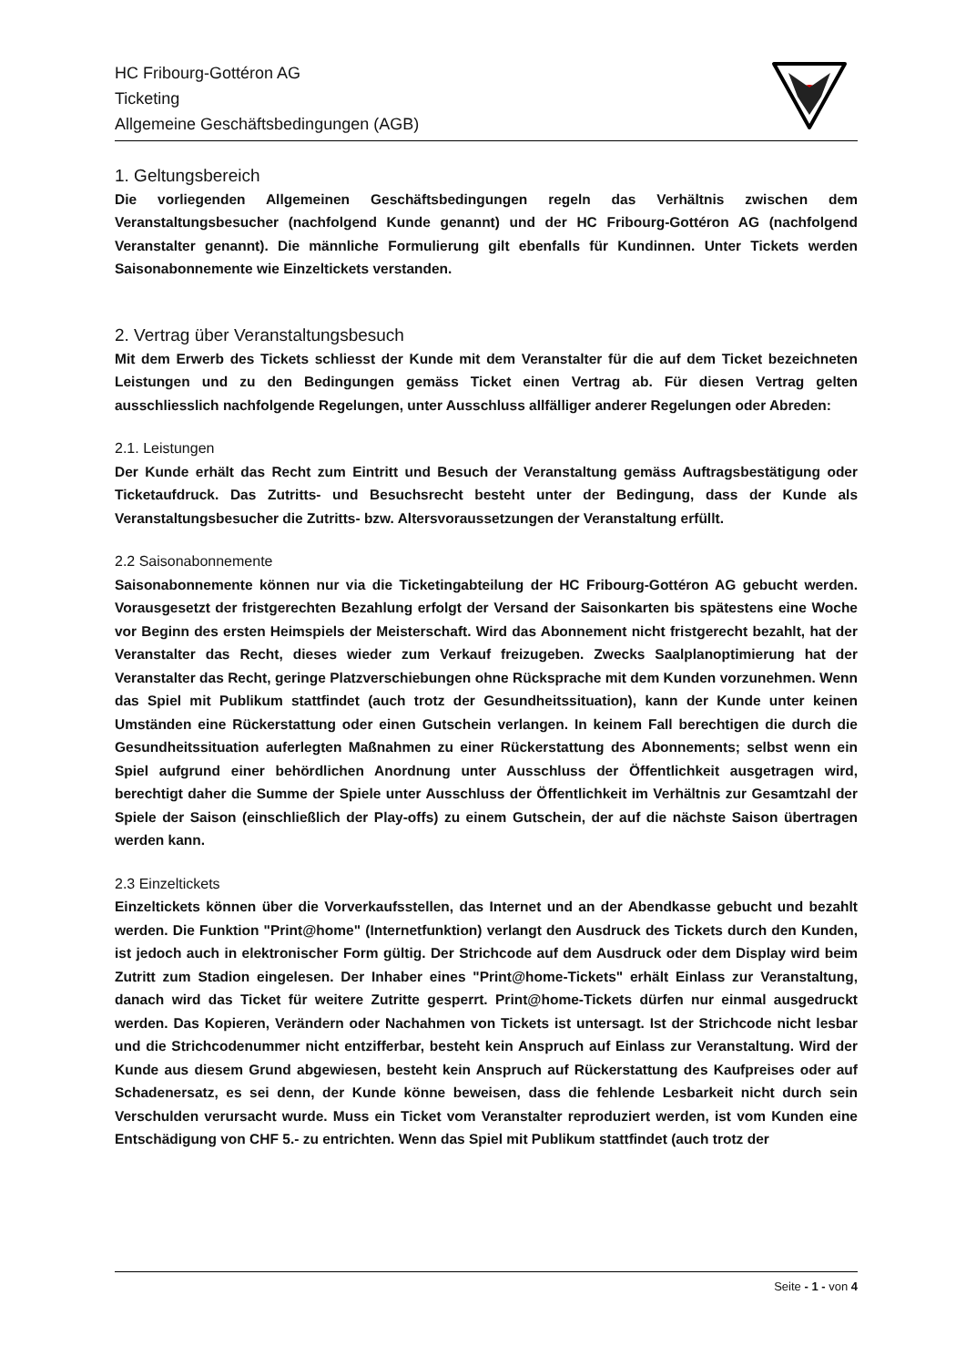HC Fribourg-Gottéron AG
Ticketing
Allgemeine Geschäftsbedingungen (AGB)
1. Geltungsbereich
Die vorliegenden Allgemeinen Geschäftsbedingungen regeln das Verhältnis zwischen dem Veranstaltungsbesucher (nachfolgend Kunde genannt) und der HC Fribourg-Gottéron AG (nachfolgend Veranstalter genannt). Die männliche Formulierung gilt ebenfalls für Kundinnen. Unter Tickets werden Saisonabonnemente wie Einzeltickets verstanden.
2. Vertrag über Veranstaltungsbesuch
Mit dem Erwerb des Tickets schliesst der Kunde mit dem Veranstalter für die auf dem Ticket bezeichneten Leistungen und zu den Bedingungen gemäss Ticket einen Vertrag ab. Für diesen Vertrag gelten ausschliesslich nachfolgende Regelungen, unter Ausschluss allfälliger anderer Regelungen oder Abreden:
2.1. Leistungen
Der Kunde erhält das Recht zum Eintritt und Besuch der Veranstaltung gemäss Auftragsbestätigung oder Ticketaufdruck. Das Zutritts- und Besuchsrecht besteht unter der Bedingung, dass der Kunde als Veranstaltungsbesucher die Zutritts- bzw. Altersvoraussetzungen der Veranstaltung erfüllt.
2.2 Saisonabonnemente
Saisonabonnemente können nur via die Ticketingabteilung der HC Fribourg-Gottéron AG gebucht werden. Vorausgesetzt der fristgerechten Bezahlung erfolgt der Versand der Saisonkarten bis spätestens eine Woche vor Beginn des ersten Heimspiels der Meisterschaft. Wird das Abonnement nicht fristgerecht bezahlt, hat der Veranstalter das Recht, dieses wieder zum Verkauf freizugeben. Zwecks Saalplanoptimierung hat der Veranstalter das Recht, geringe Platzverschiebungen ohne Rücksprache mit dem Kunden vorzunehmen. Wenn das Spiel mit Publikum stattfindet (auch trotz der Gesundheitssituation), kann der Kunde unter keinen Umständen eine Rückerstattung oder einen Gutschein verlangen. In keinem Fall berechtigen die durch die Gesundheitssituation auferlegten Maßnahmen zu einer Rückerstattung des Abonnements; selbst wenn ein Spiel aufgrund einer behördlichen Anordnung unter Ausschluss der Öffentlichkeit ausgetragen wird, berechtigt daher die Summe der Spiele unter Ausschluss der Öffentlichkeit im Verhältnis zur Gesamtzahl der Spiele der Saison (einschließlich der Play-offs) zu einem Gutschein, der auf die nächste Saison übertragen werden kann.
2.3 Einzeltickets
Einzeltickets können über die Vorverkaufsstellen, das Internet und an der Abendkasse gebucht und bezahlt werden. Die Funktion "Print@home" (Internetfunktion) verlangt den Ausdruck des Tickets durch den Kunden, ist jedoch auch in elektronischer Form gültig. Der Strichcode auf dem Ausdruck oder dem Display wird beim Zutritt zum Stadion eingelesen. Der Inhaber eines "Print@home-Tickets" erhält Einlass zur Veranstaltung, danach wird das Ticket für weitere Zutritte gesperrt. Print@home-Tickets dürfen nur einmal ausgedruckt werden. Das Kopieren, Verändern oder Nachahmen von Tickets ist untersagt. Ist der Strichcode nicht lesbar und die Strichcodenummer nicht entzifferbar, besteht kein Anspruch auf Einlass zur Veranstaltung. Wird der Kunde aus diesem Grund abgewiesen, besteht kein Anspruch auf Rückerstattung des Kaufpreises oder auf Schadenersatz, es sei denn, der Kunde könne beweisen, dass die fehlende Lesbarkeit nicht durch sein Verschulden verursacht wurde. Muss ein Ticket vom Veranstalter reproduziert werden, ist vom Kunden eine Entschädigung von CHF 5.- zu entrichten. Wenn das Spiel mit Publikum stattfindet (auch trotz der
Seite - 1 - von 4